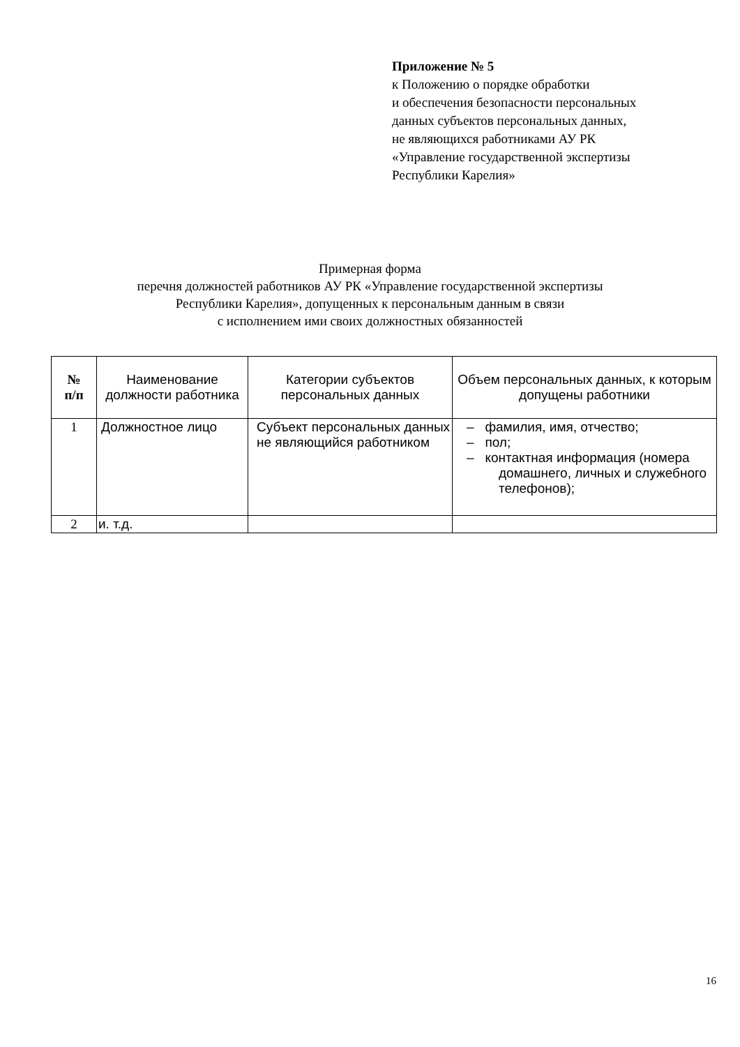Приложение № 5
к Положению о порядке обработки
и обеспечения безопасности персональных
данных субъектов персональных данных,
не являющихся работниками АУ РК
«Управление государственной экспертизы
Республики Карелия»
Примерная форма
перечня должностей работников АУ РК «Управление государственной экспертизы
Республики Карелия», допущенных к персональным данным в связи
с исполнением ими своих должностных обязанностей
| № п/п | Наименование должности работника | Категории субъектов персональных данных | Объем персональных данных, к которым допущены работники |
| --- | --- | --- | --- |
| 1 | Должностное лицо | Субъект персональных данных не являющийся работником | – фамилия, имя, отчество; – пол; – контактная информация (номера домашнего, личных и служебного телефонов); |
| 2 | и. т.д. | | |
16